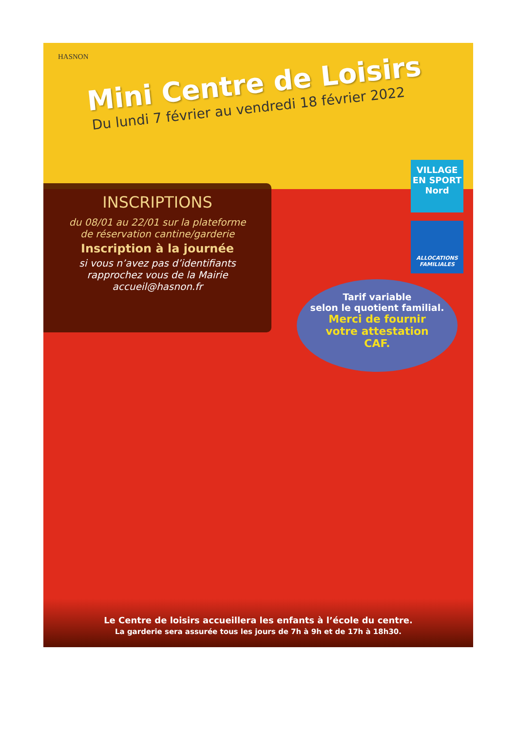HASNON
Mini Centre de Loisirs
Du lundi 7 février au vendredi 18 février 2022
VILLAGE EN SPORT
Nord
ALLOCATIONS FAMILIALES
INSCRIPTIONS
du 08/01 au 22/01 sur la plateforme
de réservation cantine/garderie
Inscription à la journée
si vous n’avez pas d’identifiants
rapprochez vous de la Mairie
accueil@hasnon.fr
Tarif variable
selon le quotient familial.
Merci de fournir
votre attestation
CAF.
Le Centre de loisirs accueillera les enfants à l’école du centre.
La garderie sera assurée tous les jours de 7h à 9h et de 17h à 18h30.